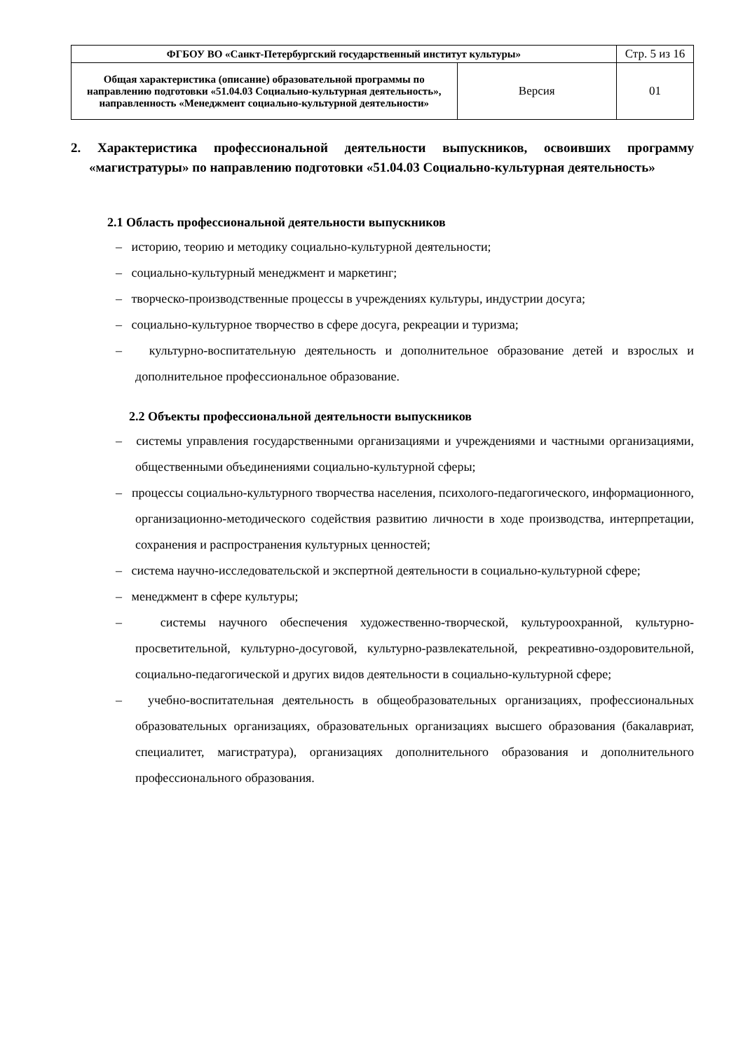| ФГБОУ ВО «Санкт-Петербургский государственный институт культуры» | | Стр. 5 из 16 |
| Общая характеристика (описание) образовательной программы по направлению подготовки «51.04.03 Социально-культурная деятельность», направленность «Менеджмент социально-культурной деятельности» | Версия | 01 |
2. Характеристика профессиональной деятельности выпускников, освоивших программу «магистратуры» по направлению подготовки «51.04.03 Социально-культурная деятельность»
2.1 Область профессиональной деятельности выпускников
– историю, теорию и методику социально-культурной деятельности;
– социально-культурный менеджмент и маркетинг;
– творческо-производственные процессы в учреждениях культуры, индустрии досуга;
– социально-культурное творчество в сфере досуга, рекреации и туризма;
– культурно-воспитательную деятельность и дополнительное образование детей и взрослых и дополнительное профессиональное образование.
2.2 Объекты профессиональной деятельности выпускников
– системы управления государственными организациями и учреждениями и частными организациями, общественными объединениями социально-культурной сферы;
– процессы социально-культурного творчества населения, психолого-педагогического, информационного, организационно-методического содействия развитию личности в ходе производства, интерпретации, сохранения и распространения культурных ценностей;
– система научно-исследовательской и экспертной деятельности в социально-культурной сфере;
– менеджмент в сфере культуры;
– системы научного обеспечения художественно-творческой, культуроохранной, культурно-просветительной, культурно-досуговой, культурно-развлекательной, рекреативно-оздоровительной, социально-педагогической и других видов деятельности в социально-культурной сфере;
– учебно-воспитательная деятельность в общеобразовательных организациях, профессиональных образовательных организациях, образовательных организациях высшего образования (бакалавриат, специалитет, магистратура), организациях дополнительного образования и дополнительного профессионального образования.